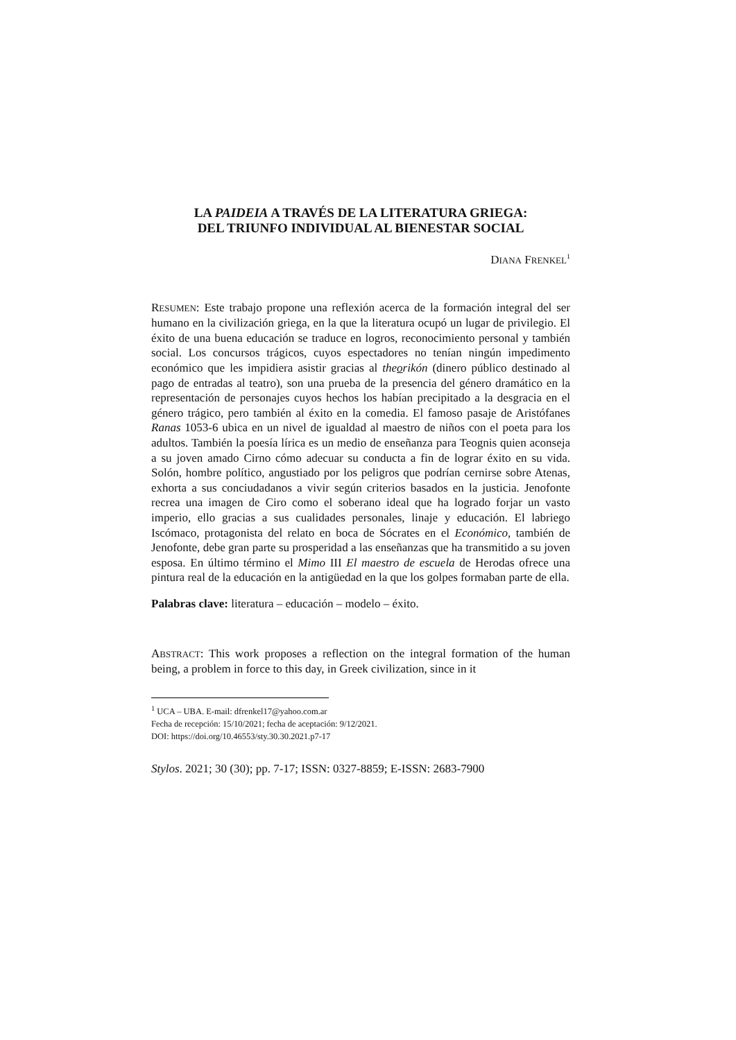LA PAIDEIA A TRAVÉS DE LA LITERATURA GRIEGA:
DEL TRIUNFO INDIVIDUAL AL BIENESTAR SOCIAL
DIANA FRENKEL<sup>1</sup>
RESUMEN: Este trabajo propone una reflexión acerca de la formación integral del ser humano en la civilización griega, en la que la literatura ocupó un lugar de privilegio. El éxito de una buena educación se traduce en logros, reconocimiento personal y también social. Los concursos trágicos, cuyos espectadores no tenían ningún impedimento económico que les impidiera asistir gracias al theorikón (dinero público destinado al pago de entradas al teatro), son una prueba de la presencia del género dramático en la representación de personajes cuyos hechos los habían precipitado a la desgracia en el género trágico, pero también al éxito en la comedia. El famoso pasaje de Aristófanes Ranas 1053-6 ubica en un nivel de igualdad al maestro de niños con el poeta para los adultos. También la poesía lírica es un medio de enseñanza para Teognis quien aconseja a su joven amado Cirno cómo adecuar su conducta a fin de lograr éxito en su vida. Solón, hombre político, angustiado por los peligros que podrían cernirse sobre Atenas, exhorta a sus conciudadanos a vivir según criterios basados en la justicia. Jenofonte recrea una imagen de Ciro como el soberano ideal que ha logrado forjar un vasto imperio, ello gracias a sus cualidades personales, linaje y educación. El labriego Iscómaco, protagonista del relato en boca de Sócrates en el Económico, también de Jenofonte, debe gran parte su prosperidad a las enseñanzas que ha transmitido a su joven esposa. En último término el Mimo III El maestro de escuela de Herodas ofrece una pintura real de la educación en la antigüedad en la que los golpes formaban parte de ella.
Palabras clave: literatura – educación – modelo – éxito.
ABSTRACT: This work proposes a reflection on the integral formation of the human being, a problem in force to this day, in Greek civilization, since in it
<sup>1</sup> UCA – UBA. E-mail: dfrenkel17@yahoo.com.ar
Fecha de recepción: 15/10/2021; fecha de aceptación: 9/12/2021.
DOI: https://doi.org/10.46553/sty.30.30.2021.p7-17
Stylos. 2021; 30 (30); pp. 7-17; ISSN: 0327-8859; E-ISSN: 2683-7900